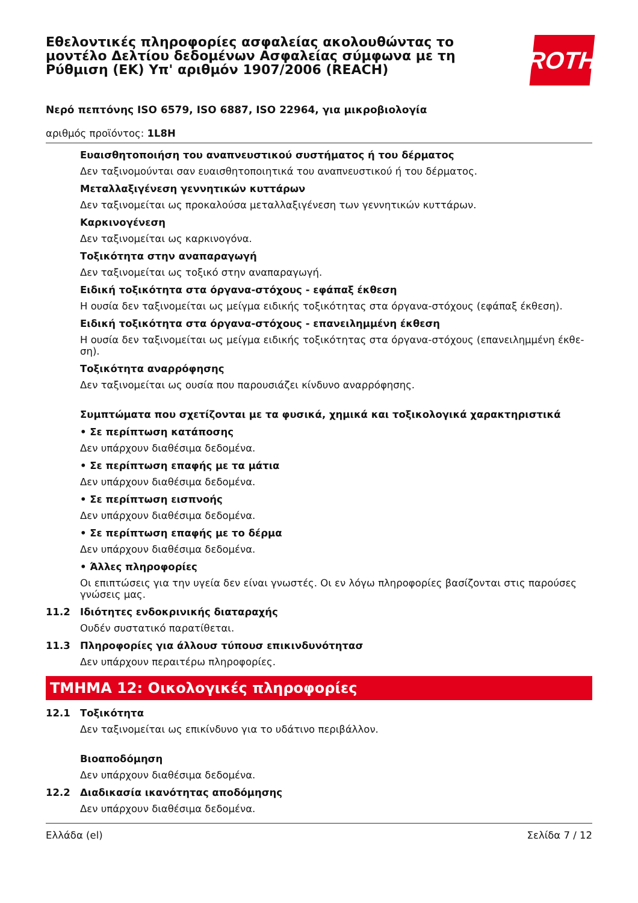Εθελοντικές πληροφορίες ασφαλείας ακολουθώντας το μοντέλο Δελτίου δεδομένων Ασφαλείας σύμφωνα με τη Ρύθμιση (ΕΚ) Υπ' αριθμόν 1907/2006 (REACH)
ROTH
Νερό πεπτόνης ISO 6579, ISO 6887, ISO 22964, για μικροβιολογία
αριθμός προϊόντος: 1L8H
Ευαισθητοποιήση του αναπνευστικού συστήματος ή του δέρματος
Δεν ταξινομούνται σαν ευαισθητοποιητικά του αναπνευστικού ή του δέρματος.
Μεταλλαξιγένεση γεννητικών κυττάρων
Δεν ταξινομείται ως προκαλούσα μεταλλαξιγένεση των γεννητικών κυττάρων.
Καρκινογένεση
Δεν ταξινομείται ως καρκινογόνα.
Τοξικότητα στην αναπαραγωγή
Δεν ταξινομείται ως τοξικό στην αναπαραγωγή.
Ειδική τοξικότητα στα όργανα-στόχους - εφάπαξ έκθεση
Η ουσία δεν ταξινομείται ως μείγμα ειδικής τοξικότητας στα όργανα-στόχους (εφάπαξ έκθεση).
Ειδική τοξικότητα στα όργανα-στόχους - επανειλημμένη έκθεση
Η ουσία δεν ταξινομείται ως μείγμα ειδικής τοξικότητας στα όργανα-στόχους (επανειλημμένη έκθε-ση).
Τοξικότητα αναρρόφησης
Δεν ταξινομείται ως ουσία που παρουσιάζει κίνδυνο αναρρόφησης.
Συμπτώματα που σχετίζονται με τα φυσικά, χημικά και τοξικολογικά χαρακτηριστικά
• Σε περίπτωση κατάποσης
Δεν υπάρχουν διαθέσιμα δεδομένα.
• Σε περίπτωση επαφής με τα μάτια
Δεν υπάρχουν διαθέσιμα δεδομένα.
• Σε περίπτωση εισπνοής
Δεν υπάρχουν διαθέσιμα δεδομένα.
• Σε περίπτωση επαφής με το δέρμα
Δεν υπάρχουν διαθέσιμα δεδομένα.
• Άλλες πληροφορίες
Οι επιπτώσεις για την υγεία δεν είναι γνωστές. Οι εν λόγω πληροφορίες βασίζονται στις παρούσες γνώσεις μας.
11.2 Ιδιότητες ενδοκρινικής διαταραχής
Ουδέν συστατικό παρατίθεται.
11.3 Πληροφορίες για άλλουσ τύπουσ επικινδυνότητασ
Δεν υπάρχουν περαιτέρω πληροφορίες.
ΤΜΗΜΑ 12: Οικολογικές πληροφορίες
12.1 Τοξικότητα
Δεν ταξινομείται ως επικίνδυνο για το υδάτινο περιβάλλον.
Βιοαποδόμηση
Δεν υπάρχουν διαθέσιμα δεδομένα.
12.2 Διαδικασία ικανότητας αποδόμησης
Δεν υπάρχουν διαθέσιμα δεδομένα.
Ελλάδα (el) Σελίδα 7 / 12